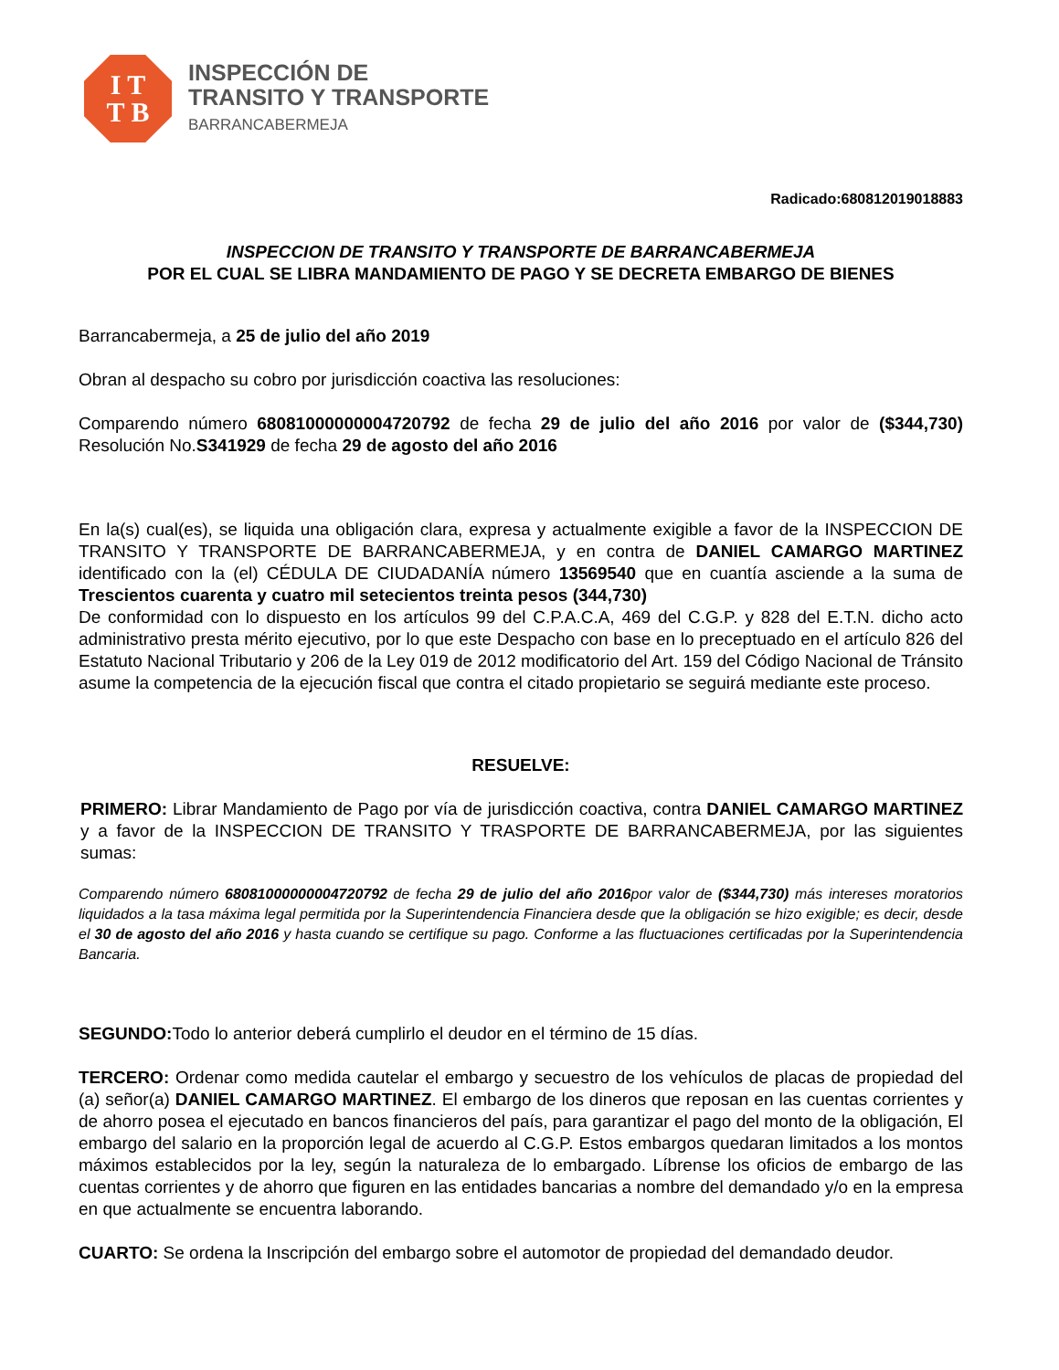I T
T B
INSPECCIÓN DE
TRANSITO Y TRANSPORTE
BARRANCABERMEJA
Radicado:680812019018883
INSPECCION DE TRANSITO Y TRANSPORTE DE BARRANCABERMEJA
POR EL CUAL SE LIBRA MANDAMIENTO DE PAGO Y SE DECRETA EMBARGO DE BIENES
Barrancabermeja, a 25 de julio del año 2019
Obran al despacho su cobro por jurisdicción coactiva las resoluciones:
Comparendo número 68081000000004720792 de fecha 29 de julio del año 2016 por valor de ($344,730) Resolución No.S341929 de fecha 29 de agosto del año 2016
En la(s) cual(es), se liquida una obligación clara, expresa y actualmente exigible a favor de la INSPECCION DE TRANSITO Y TRANSPORTE DE BARRANCABERMEJA, y en contra de DANIEL CAMARGO MARTINEZ identificado con la (el) CÉDULA DE CIUDADANÍA número 13569540 que en cuantía asciende a la suma de Trescientos cuarenta y cuatro mil setecientos treinta pesos (344,730)
De conformidad con lo dispuesto en los artículos 99 del C.P.A.C.A, 469 del C.G.P. y 828 del E.T.N. dicho acto administrativo presta mérito ejecutivo, por lo que este Despacho con base en lo preceptuado en el artículo 826 del Estatuto Nacional Tributario y 206 de la Ley 019 de 2012 modificatorio del Art. 159 del Código Nacional de Tránsito asume la competencia de la ejecución fiscal que contra el citado propietario se seguirá mediante este proceso.
RESUELVE:
PRIMERO: Librar Mandamiento de Pago por vía de jurisdicción coactiva, contra DANIEL CAMARGO MARTINEZ y a favor de la INSPECCION DE TRANSITO Y TRASPORTE DE BARRANCABERMEJA, por las siguientes sumas:
Comparendo número 68081000000004720792 de fecha 29 de julio del año 2016por valor de ($344,730) más intereses moratorios liquidados a la tasa máxima legal permitida por la Superintendencia Financiera desde que la obligación se hizo exigible; es decir, desde el 30 de agosto del año 2016 y hasta cuando se certifique su pago. Conforme a las fluctuaciones certificadas por la Superintendencia Bancaria.
SEGUNDO: Todo lo anterior deberá cumplirlo el deudor en el término de 15 días.
TERCERO: Ordenar como medida cautelar el embargo y secuestro de los vehículos de placas de propiedad del (a) señor(a) DANIEL CAMARGO MARTINEZ. El embargo de los dineros que reposan en las cuentas corrientes y de ahorro posea el ejecutado en bancos financieros del país, para garantizar el pago del monto de la obligación, El embargo del salario en la proporción legal de acuerdo al C.G.P. Estos embargos quedaran limitados a los montos máximos establecidos por la ley, según la naturaleza de lo embargado. Líbrense los oficios de embargo de las cuentas corrientes y de ahorro que figuren en las entidades bancarias a nombre del demandado y/o en la empresa en que actualmente se encuentra laborando.
CUARTO: Se ordena la Inscripción del embargo sobre el automotor de propiedad del demandado deudor.